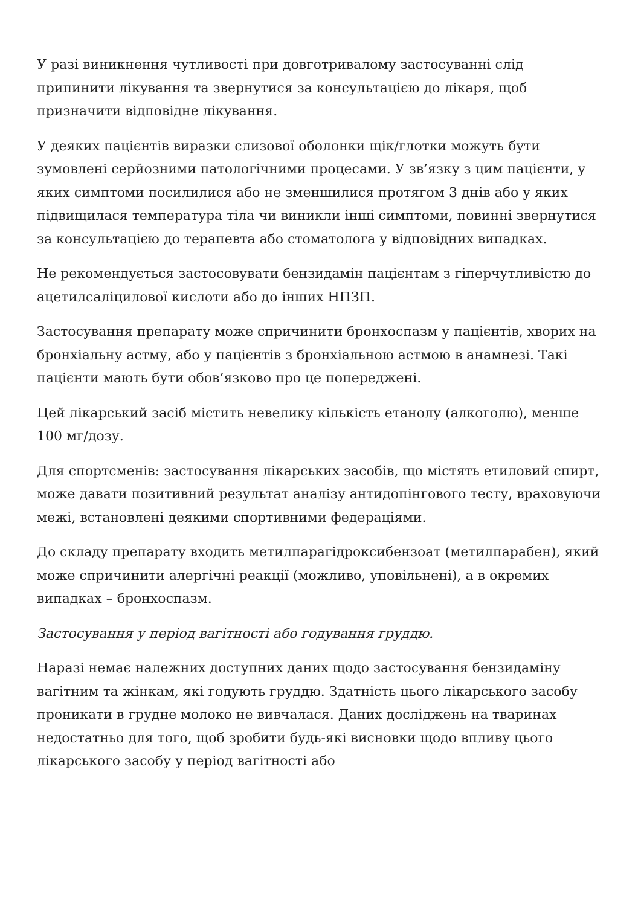У разі виникнення чутливості при довготривалому застосуванні слід припинити лікування та звернутися за консультацією до лікаря, щоб призначити відповідне лікування.
У деяких пацієнтів виразки слизової оболонки щік/глотки можуть бути зумовлені серйозними патологічними процесами. У зв’язку з цим пацієнти, у яких симптоми посилилися або не зменшилися протягом 3 днів або у яких підвищилася температура тіла чи виникли інші симптоми, повинні звернутися за консультацією до терапевта або стоматолога у відповідних випадках.
Не рекомендується застосовувати бензидамін пацієнтам з гіперчутливістю до ацетилсаліцилової кислоти або до інших НПЗП.
Застосування препарату може спричинити бронхоспазм у пацієнтів, хворих на бронхіальну астму, або у пацієнтів з бронхіальною астмою в анамнезі. Такі пацієнти мають бути обов’язково про це попереджені.
Цей лікарський засіб містить невелику кількість етанолу (алкоголю), менше 100 мг/дозу.
Для спортсменів: застосування лікарських засобів, що містять етиловий спирт, може давати позитивний результат аналізу антидопінгового тесту, враховуючи межі, встановлені деякими спортивними федераціями.
До складу препарату входить метилпарагідроксибензоат (метилпарабен), який може спричинити алергічні реакції (можливо, уповільнені), а в окремих випадках – бронхоспазм.
Застосування у період вагітності або годування груддю.
Наразі немає належних доступних даних щодо застосування бензидаміну вагітним та жінкам, які годують груддю. Здатність цього лікарського засобу проникати в грудне молоко не вивчалася. Даних досліджень на тваринах недостатньо для того, щоб зробити будь-які висновки щодо впливу цього лікарського засобу у період вагітності або